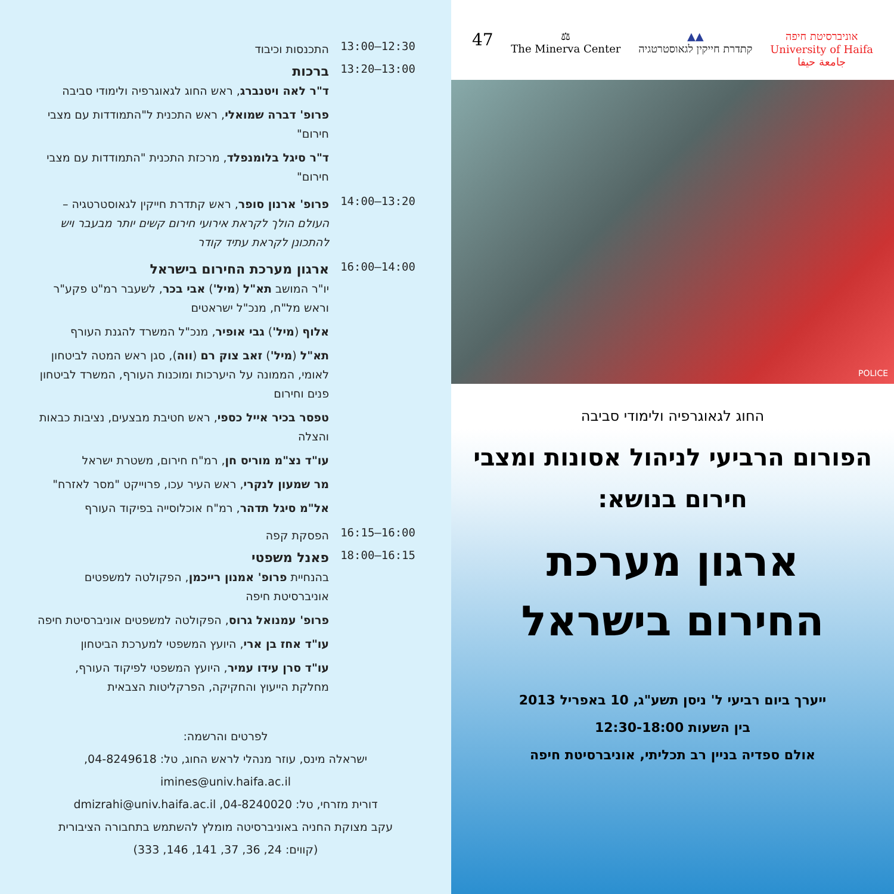13:00–12:30
התכנסות וכיבוד
13:20–13:00
ברכות
ד"ר לאה ויטנברג, ראש החוג לגאוגרפיה ולימודי סביבה
פרופ' דברה שמואלי, ראש התכנית ל"התמודדות עם מצבי חירום"
ד"ר סיגל בלומנפלד, מרכזת התכנית "התמודדות עם מצבי חירום"
14:00–13:20
פרופ' ארנון סופר, ראש קתדרת חייקין לגאוסטרטגיה – העולם הולך לקראת אירועי חירום קשים יותר מבעבר ויש להתכונן לקראת עתיד קודר
16:00–14:00
ארגון מערכת החירום בישראל
יו"ר המושב תא"ל (מיל') אבי בכר, לשעבר רמ"ט פקע"ר וראש מל"ח, מנכ"ל ישראטים
אלוף (מיל') גבי אופיר, מנכ"ל המשרד להגנת העורף
תא"ל (מיל') זאב צוק רם (ווה), סגן ראש המטה לביטחון לאומי, הממונה על היערכות ומוכנות העורף, המשרד לביטחון פנים וחירום
טפסר בכיר אייל כספי, ראש חטיבת מבצעים, נציבות כבאות והצלה
עו"ד נצ"מ מוריס חן, רמ"ח חירום, משטרת ישראל
מר שמעון לנקרי, ראש העיר עכו, פרוייקט "מסר לאזרח"
אל"מ סיגל תדהר, רמ"ח אוכלוסייה בפיקוד העורף
16:15–16:00
הפסקת קפה
18:00–16:15
פאנל משפטי
בהנחיית פרופ' אמנון רייכמן, הפקולטה למשפטים אוניברסיטת חיפה
פרופ' עמנואל גרוס, הפקולטה למשפטים אוניברסיטת חיפה
עו"ד אחז בן ארי, היועץ המשפטי למערכת הביטחון
עו"ד סרן עידו עמיר, היועץ המשפטי לפיקוד העורף, מחלקת הייעוץ והחקיקה, הפרקליטות הצבאית
לפרטים והרשמה:
ישראלה מינס, עוזר מנהלי לראש החוג, טל: 04-8249618,
imines@univ.haifa.ac.il
דורית מזרחי, טל: 04-8240020, dmizrahi@univ.haifa.ac.il
עקב מצוקת החניה באוניברסיטה מומלץ להשתמש בתחבורה הציבורית
(קווים: 24, 36, 37, 141, 146, 333)
47
⚖
The Minerva Center
▲▲
קתדרת חייקין לגאוסטרטגיה
אוניברסיטת חיפה
University of Haifa
جامعة حيفا
POLICE
החוג לגאוגרפיה ולימודי סביבה
הפורום הרביעי לניהול אסונות ומצבי חירום בנושא:
ארגון מערכת
החירום בישראל
ייערך ביום רביעי ל' ניסן תשע"ג, 10 באפריל 2013
בין השעות 12:30-18:00
אולם ספדיה בניין רב תכליתי, אוניברסיטת חיפה